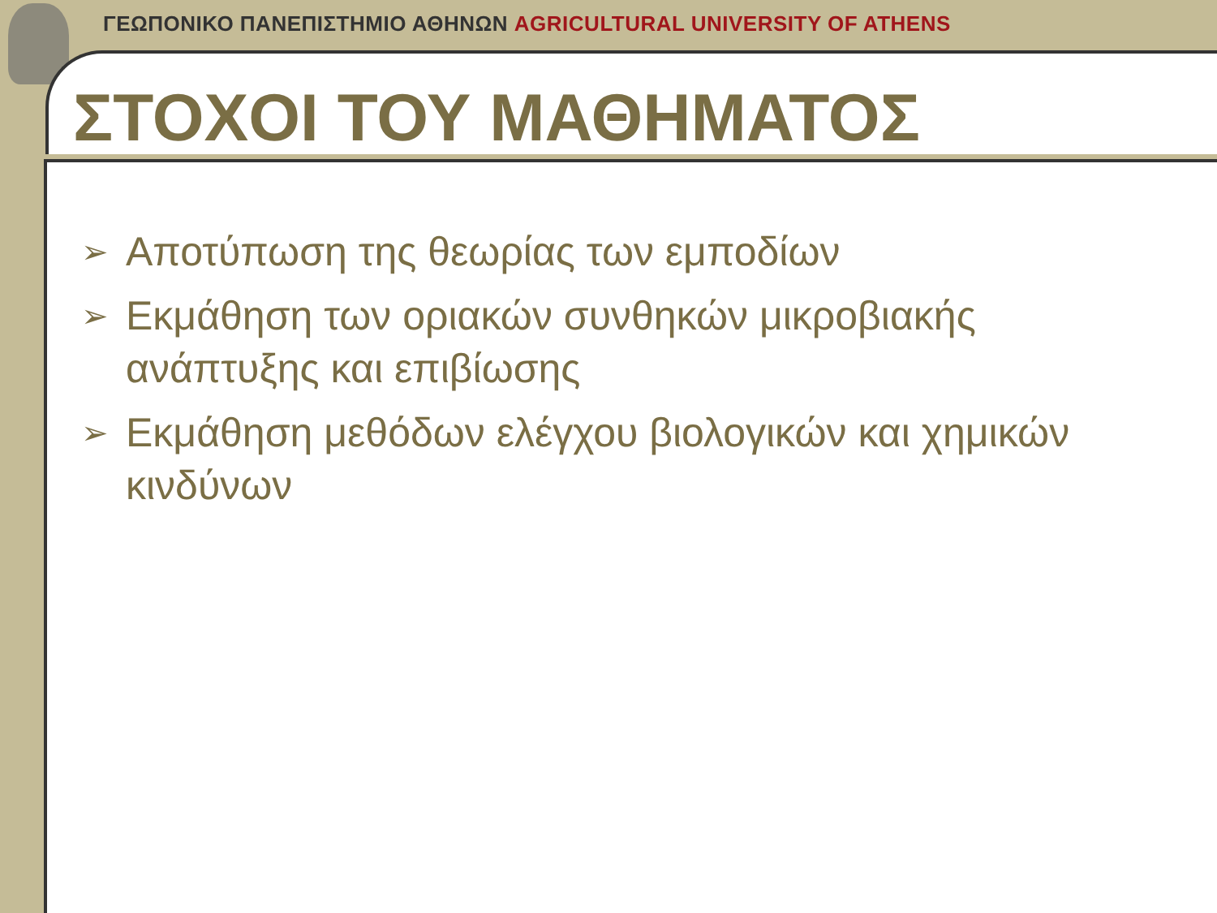ΓΕΩΠΟΝΙΚΟ ΠΑΝΕΠΙΣΤΗΜΙΟ ΑΘΗΝΩΝ AGRICULTURAL UNIVERSITY OF ATHENS
ΣΤΟΧΟΙ ΤΟΥ ΜΑΘΗΜΑΤΟΣ
➢ Αποτύπωση της θεωρίας των εμποδίων
➢ Εκμάθηση των οριακών συνθηκών μικροβιακής ανάπτυξης και επιβίωσης
➢ Εκμάθηση μεθόδων ελέγχου βιολογικών και χημικών κινδύνων